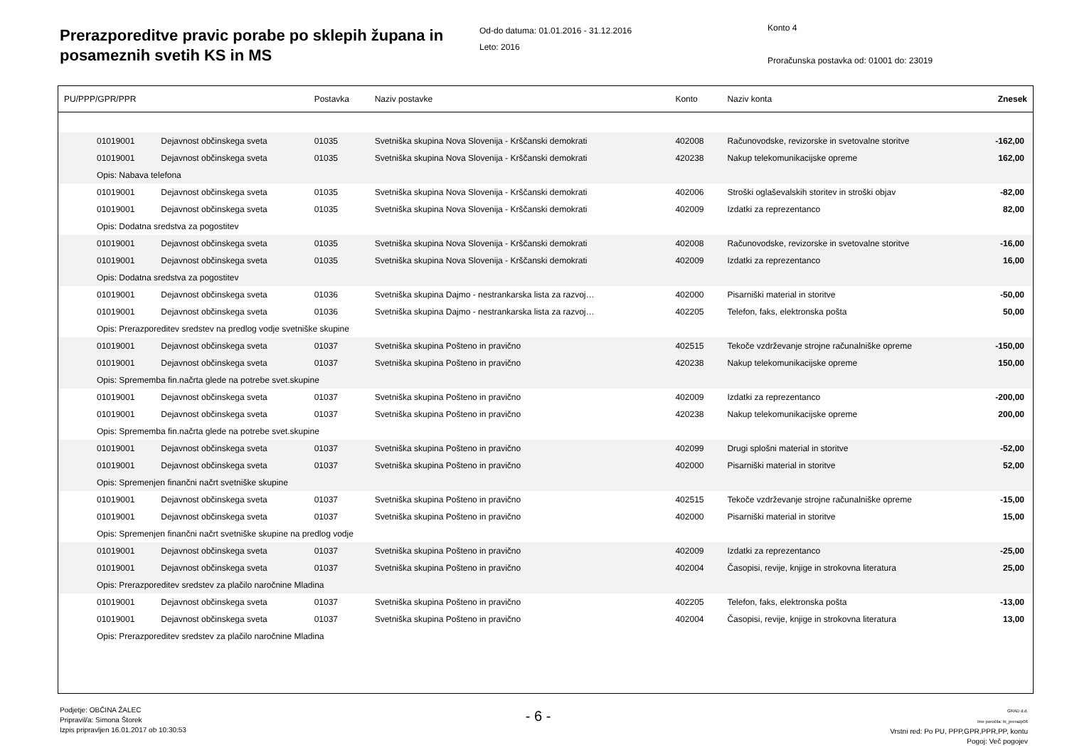Prerazporeditve pravic porabe po sklepih županа in posameznih svetih KS in MS
Od-do datuma: 01.01.2016 - 31.12.2016
Leto: 2016
Konto 4
Proračunska postavka od: 01001 do: 23019
| PU/PPP/GPR/PPR | | | Postavka | Naziv postavke | Konto | Naziv konta | Znesek |
| --- | --- | --- | --- | --- | --- | --- | --- |
| | 01019001 | Dejavnost občinskega sveta | 01035 | Svetniška skupina Nova Slovenija - Krščanski demokrati | 402008 | Računovodske, revizorske in svetovalne storitve | -162,00 |
| | 01019001 | Dejavnost občinskega sveta | 01035 | Svetniška skupina Nova Slovenija - Krščanski demokrati | 420238 | Nakup telekomunikacijske opreme | 162,00 |
| | Opis: Nabava telefona | | | | | | |
| | 01019001 | Dejavnost občinskega sveta | 01035 | Svetniška skupina Nova Slovenija - Krščanski demokrati | 402006 | Stroški oglaševalskih storitev in stroški objav | -82,00 |
| | 01019001 | Dejavnost občinskega sveta | 01035 | Svetniška skupina Nova Slovenija - Krščanski demokrati | 402009 | Izdatki za reprezentanco | 82,00 |
| | Opis: Dodatna sredstva za pogostitev | | | | | | |
| | 01019001 | Dejavnost občinskega sveta | 01035 | Svetniška skupina Nova Slovenija - Krščanski demokrati | 402008 | Računovodske, revizorske in svetovalne storitve | -16,00 |
| | 01019001 | Dejavnost občinskega sveta | 01035 | Svetniška skupina Nova Slovenija - Krščanski demokrati | 402009 | Izdatki za reprezentanco | 16,00 |
| | Opis: Dodatna sredstva za pogostitev | | | | | | |
| | 01019001 | Dejavnost občinskega sveta | 01036 | Svetniška skupina Dajmo - nestrankarska lista za razvoj… | 402000 | Pisarniški material in storitve | -50,00 |
| | 01019001 | Dejavnost občinskega sveta | 01036 | Svetniška skupina Dajmo - nestrankarska lista za razvoj… | 402205 | Telefon, faks, elektronska pošta | 50,00 |
| | Opis: Prerazporeditev sredstev na predlog vodje svetniške skupine | | | | | | |
| | 01019001 | Dejavnost občinskega sveta | 01037 | Svetniška skupina Pošteno in pravično | 402515 | Tekoče vzdrževanje strojne računalniške opreme | -150,00 |
| | 01019001 | Dejavnost občinskega sveta | 01037 | Svetniška skupina Pošteno in pravično | 420238 | Nakup telekomunikacijske opreme | 150,00 |
| | Opis: Sprememba fin.načrta glede na potrebe svet.skupine | | | | | | |
| | 01019001 | Dejavnost občinskega sveta | 01037 | Svetniška skupina Pošteno in pravično | 402009 | Izdatki za reprezentanco | -200,00 |
| | 01019001 | Dejavnost občinskega sveta | 01037 | Svetniška skupina Pošteno in pravično | 420238 | Nakup telekomunikacijske opreme | 200,00 |
| | Opis: Sprememba fin.načrta glede na potrebe svet.skupine | | | | | | |
| | 01019001 | Dejavnost občinskega sveta | 01037 | Svetniška skupina Pošteno in pravično | 402099 | Drugi splošni material in storitve | -52,00 |
| | 01019001 | Dejavnost občinskega sveta | 01037 | Svetniška skupina Pošteno in pravično | 402000 | Pisarniški material in storitve | 52,00 |
| | Opis: Spremenjen finančni načrt svetniške skupine | | | | | | |
| | 01019001 | Dejavnost občinskega sveta | 01037 | Svetniška skupina Pošteno in pravično | 402515 | Tekoče vzdrževanje strojne računalniške opreme | -15,00 |
| | 01019001 | Dejavnost občinskega sveta | 01037 | Svetniška skupina Pošteno in pravično | 402000 | Pisarniški material in storitve | 15,00 |
| | Opis: Spremenjen finančni načrt svetniške skupine na predlog vodje | | | | | | |
| | 01019001 | Dejavnost občinskega sveta | 01037 | Svetniška skupina Pošteno in pravično | 402009 | Izdatki za reprezentanco | -25,00 |
| | 01019001 | Dejavnost občinskega sveta | 01037 | Svetniška skupina Pošteno in pravično | 402004 | Časopisi, revije, knjige in strokovna literatura | 25,00 |
| | Opis: Prerazporeditev sredstev za plačilo naročnine Mladina | | | | | | |
| | 01019001 | Dejavnost občinskega sveta | 01037 | Svetniška skupina Pošteno in pravično | 402205 | Telefon, faks, elektronska pošta | -13,00 |
| | 01019001 | Dejavnost občinskega sveta | 01037 | Svetniška skupina Pošteno in pravično | 402004 | Časopisi, revije, knjige in strokovna literatura | 13,00 |
| | Opis: Prerazporeditev sredstev za plačilo naročnine Mladina | | | | | | |
Podjetje: OBČINA ŽALEC
Pripravil/a: Simona Štorek
Izpis pripravljen 16.01.2017 ob 10:30:53
- 6 -
GRAD d.d.
Ime poročila: bi_prerazp06
Vrstni red: Po PU, PPP,GPR,PPR,PP, kontu
Pogoj: Več pogojev